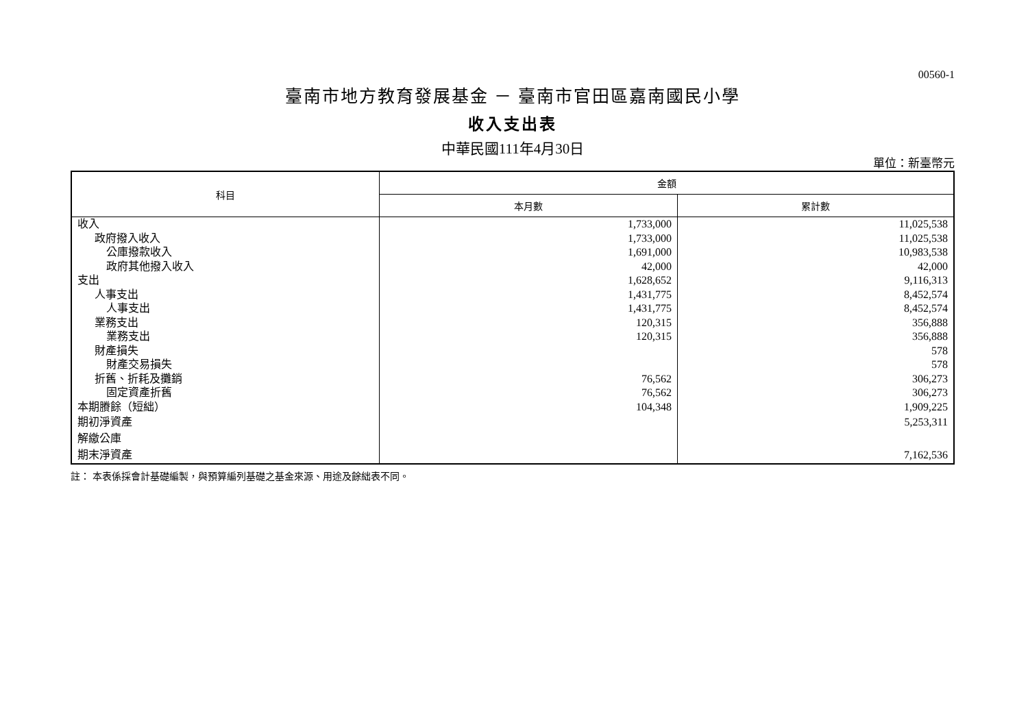00560-1
臺南市地方教育發展基金 － 臺南市官田區嘉南國民小學
收入支出表
中華民國111年4月30日
單位：新臺幣元
| 科目 | 金額 | |
| --- | --- | --- |
| | 本月數 | 累計數 |
| 收入 | 1,733,000 | 11,025,538 |
| 政府撥入收入 | 1,733,000 | 11,025,538 |
| 公庫撥款收入 | 1,691,000 | 10,983,538 |
| 政府其他撥入收入 | 42,000 | 42,000 |
| 支出 | 1,628,652 | 9,116,313 |
| 人事支出 | 1,431,775 | 8,452,574 |
| 人事支出 | 1,431,775 | 8,452,574 |
| 業務支出 | 120,315 | 356,888 |
| 業務支出 | 120,315 | 356,888 |
| 財產損失 | | 578 |
| 財產交易損失 | | 578 |
| 折舊、折耗及攤銷 | 76,562 | 306,273 |
| 固定資產折舊 | 76,562 | 306,273 |
| 本期賸餘（短絀） | 104,348 | 1,909,225 |
| 期初淨資產 | | 5,253,311 |
| 解繳公庫 | | |
| 期末淨資產 | | 7,162,536 |
註： 本表係採會計基礎編製，與預算編列基礎之基金來源、用途及餘絀表不同。